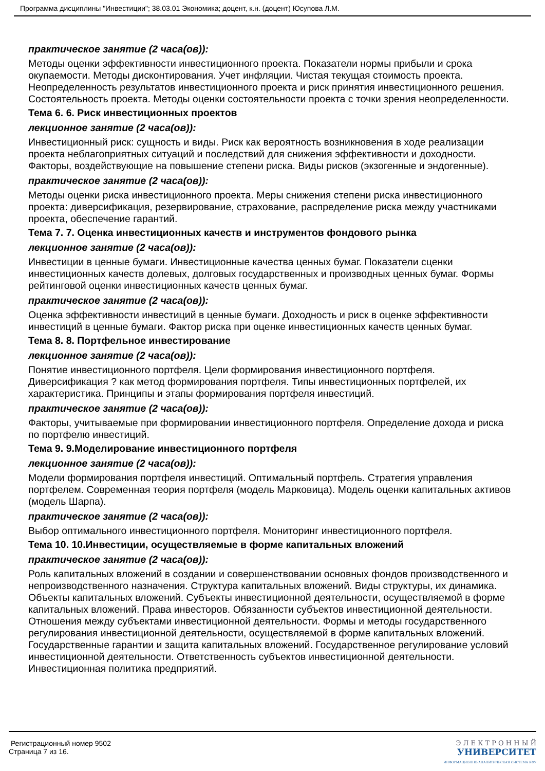Программа дисциплины "Инвестиции"; 38.03.01 Экономика; доцент, к.н. (доцент) Юсупова Л.М.
практическое занятие (2 часа(ов)):
Методы оценки эффективности инвестиционного проекта. Показатели нормы прибыли и срока окупаемости. Методы дисконтирования. Учет инфляции. Чистая текущая стоимость проекта. Неопределенность результатов инвестиционного проекта и риск принятия инвестиционного решения. Состоятельность проекта. Методы оценки состоятельности проекта с точки зрения неопределенности.
Тема 6. 6. Риск инвестиционных проектов
лекционное занятие (2 часа(ов)):
Инвестиционный риск: сущность и виды. Риск как вероятность возникновения в ходе реализации проекта неблагоприятных ситуаций и последствий для снижения эффективности и доходности. Факторы, воздействующие на повышение степени риска. Виды рисков (экзогенные и эндогенные).
практическое занятие (2 часа(ов)):
Методы оценки риска инвестиционного проекта. Меры снижения степени риска инвестиционного проекта: диверсификация, резервирование, страхование, распределение риска между участниками проекта, обеспечение гарантий.
Тема 7. 7. Оценка инвестиционных качеств и инструментов фондового рынка
лекционное занятие (2 часа(ов)):
Инвестиции в ценные бумаги. Инвестиционные качества ценных бумаг. Показатели сценки инвестиционных качеств долевых, долговых государственных и производных ценных бумаг. Формы рейтинговой оценки инвестиционных качеств ценных бумаг.
практическое занятие (2 часа(ов)):
Оценка эффективности инвестиций в ценные бумаги. Доходность и риск в оценке эффективности инвестиций в ценные бумаги. Фактор риска при оценке инвестиционных качеств ценных бумаг.
Тема 8. 8. Портфельное инвестирование
лекционное занятие (2 часа(ов)):
Понятие инвестиционного портфеля. Цели формирования инвестиционного портфеля. Диверсификация ? как метод формирования портфеля. Типы инвестиционных портфелей, их характеристика. Принципы и этапы формирования портфеля инвестиций.
практическое занятие (2 часа(ов)):
Факторы, учитываемые при формировании инвестиционного портфеля. Определение дохода и риска по портфелю инвестиций.
Тема 9. 9.Моделирование инвестиционного портфеля
лекционное занятие (2 часа(ов)):
Модели формирования портфеля инвестиций. Оптимальный портфель. Стратегия управления портфелем. Современная теория портфеля (модель Марковица). Модель оценки капитальных активов (модель Шарпа).
практическое занятие (2 часа(ов)):
Выбор оптимального инвестиционного портфеля. Мониторинг инвестиционного портфеля.
Тема 10. 10.Инвестиции, осуществляемые в форме капитальных вложений
практическое занятие (2 часа(ов)):
Роль капитальных вложений в создании и совершенствовании основных фондов производственного и непроизводственного назначения. Структура капитальных вложений. Виды структуры, их динамика. Объекты капитальных вложений. Субъекты инвестиционной деятельности, осуществляемой в форме капитальных вложений. Права инвесторов. Обязанности субъектов инвестиционной деятельности. Отношения между субъектами инвестиционной деятельности. Формы и методы государственного регулирования инвестиционной деятельности, осуществляемой в форме капитальных вложений. Государственные гарантии и защита капитальных вложений. Государственное регулирование условий инвестиционной деятельности. Ответственность субъектов инвестиционной деятельности. Инвестиционная политика предприятий.
Регистрационный номер 9502
Страница 7 из 16.
Э Л Е К Т Р О Н Н Ы Й
УНИВЕРСИТЕТ
ИНФОРМАЦИОННО-АНАЛИТИЧЕСКАЯ СИСТЕМА КФУ